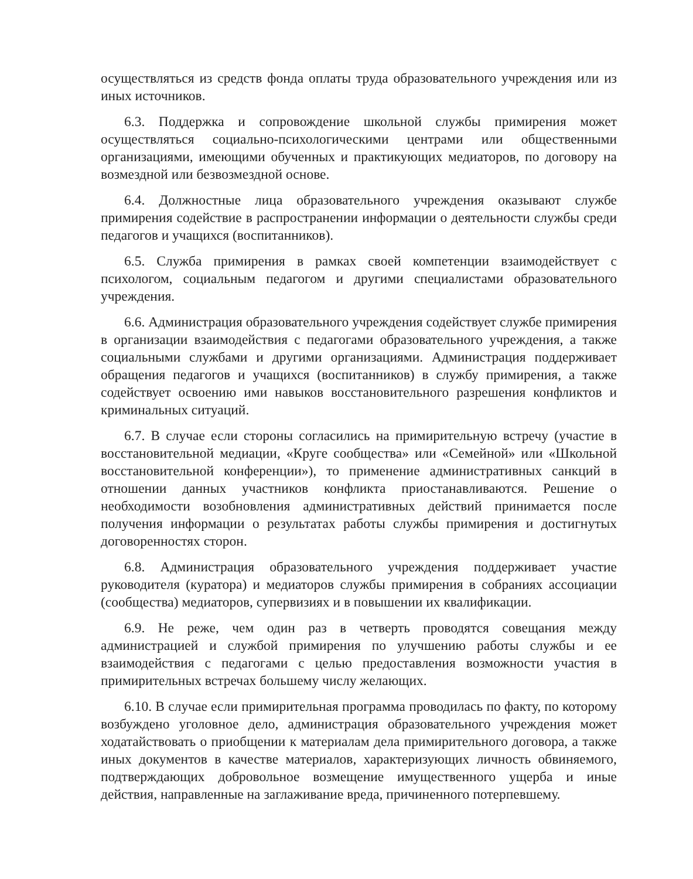осуществляться из средств фонда оплаты труда образовательного учреждения или из иных источников.
6.3. Поддержка и сопровождение школьной службы примирения может осуществляться социально-психологическими центрами или общественными организациями, имеющими обученных и практикующих медиаторов, по договору на возмездной или безвозмездной основе.
6.4. Должностные лица образовательного учреждения оказывают службе примирения содействие в распространении информации о деятельности службы среди педагогов и учащихся (воспитанников).
6.5. Служба примирения в рамках своей компетенции взаимодействует с психологом, социальным педагогом и другими специалистами образовательного учреждения.
6.6. Администрация образовательного учреждения содействует службе примирения в организации взаимодействия с педагогами образовательного учреждения, а также социальными службами и другими организациями. Администрация поддерживает обращения педагогов и учащихся (воспитанников) в службу примирения, а также содействует освоению ими навыков восстановительного разрешения конфликтов и криминальных ситуаций.
6.7. В случае если стороны согласились на примирительную встречу (участие в восстановительной медиации, «Круге сообщества» или «Семейной» или «Школьной восстановительной конференции»), то применение административных санкций в отношении данных участников конфликта приостанавливаются. Решение о необходимости возобновления административных действий принимается после получения информации о результатах работы службы примирения и достигнутых договоренностях сторон.
6.8. Администрация образовательного учреждения поддерживает участие руководителя (куратора) и медиаторов службы примирения в собраниях ассоциации (сообщества) медиаторов, супервизиях и в повышении их квалификации.
6.9. Не реже, чем один раз в четверть проводятся совещания между администрацией и службой примирения по улучшению работы службы и ее взаимодействия с педагогами с целью предоставления возможности участия в примирительных встречах большему числу желающих.
6.10. В случае если примирительная программа проводилась по факту, по которому возбуждено уголовное дело, администрация образовательного учреждения может ходатайствовать о приобщении к материалам дела примирительного договора, а также иных документов в качестве материалов, характеризующих личность обвиняемого, подтверждающих добровольное возмещение имущественного ущерба и иные действия, направленные на заглаживание вреда, причиненного потерпевшему.